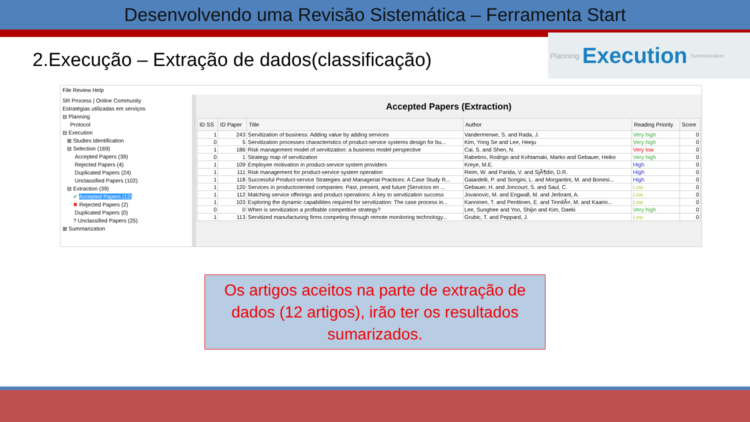Desenvolvendo uma Revisão Sistemática – Ferramenta Start
2.Execução – Extração de dados(classificação)
Planning Execution Summarization
File Review Help
SR Process | Online Community
Estratégias utilizadas em serviços
⊟ Planning
Protocol
⊟ Execution
⊞ Studies Identification
⊟ Selection (169)
Accepted Papers (39)
Rejected Papers (4)
Duplicated Papers (24)
Unclassified Papers (102)
⊟ Extraction (39)
✔ Accepted Papers (12)
✖ Rejected Papers (2)
Duplicated Papers (0)
? Unclassified Papers (25)
⊞ Summarization
Accepted Papers (Extraction)
| ID SS | ID Paper | Title | Author | Reading Priority | Score |
| --- | --- | --- | --- | --- | --- |
| 1 | 243 | Servitization of business: Adding value by adding services | Vandermerwe, S. and Rada, J. | Very high | 0 |
| 0 | 5 | Servitization processes characteristics of product-service systems design for bu... | Kim, Yong Se and Lee, Heeju | Very high | 0 |
| 1 | 186 | Risk management model of servitization: a business model perspective | Cai, S. and Shen, N. | Very low | 0 |
| 0 | 1 | Strategy map of servitization | Rabetino, Rodrigo and Kohtamaki, Marko and Gebauer, Heiko | Very high | 0 |
| 1 | 109 | Employee motivation in product-service system providers | Kreye, M.E. | High | 0 |
| 1 | 111 | Risk management for product-service system operation | Reim, W. and Parida, V. and SjÃ¶din, D.R. | High | 0 |
| 1 | 118 | Successful Product-service Strategies and Managerial Practices: A Case Study R... | Gaiardelli, P. and Songini, L. and Morgantini, M. and Bonesi... | High | 0 |
| 1 | 120 | Services in productoriented companies: Past, present, and future [Servicios en ... | Gebauer, H. and Joncourt, S. and Saul, C. | Low | 0 |
| 1 | 112 | Matching service offerings and product operations: A key to servitization success | Jovanovic, M. and Engwall, M. and Jerbrant, A. | Low | 0 |
| 1 | 103 | Exploring the dynamic capabilities required for servitization: The case process in... | Kanninen, T. and Penttinen, E. and TinnilÃ¤, M. and Kaario... | Low | 0 |
| 0 | 0 | When is servitization a profitable competitive strategy? | Lee, Sunghee and Yoo, Shijin and Kim, Daeki | Very high | 0 |
| 1 | 113 | Servitized manufacturing firms competing through remote monitoring technology... | Grubic, T. and Peppard, J. | Low | 0 |
Os artigos aceitos na parte de extração de dados (12 artigos), irão ter os resultados sumarizados.